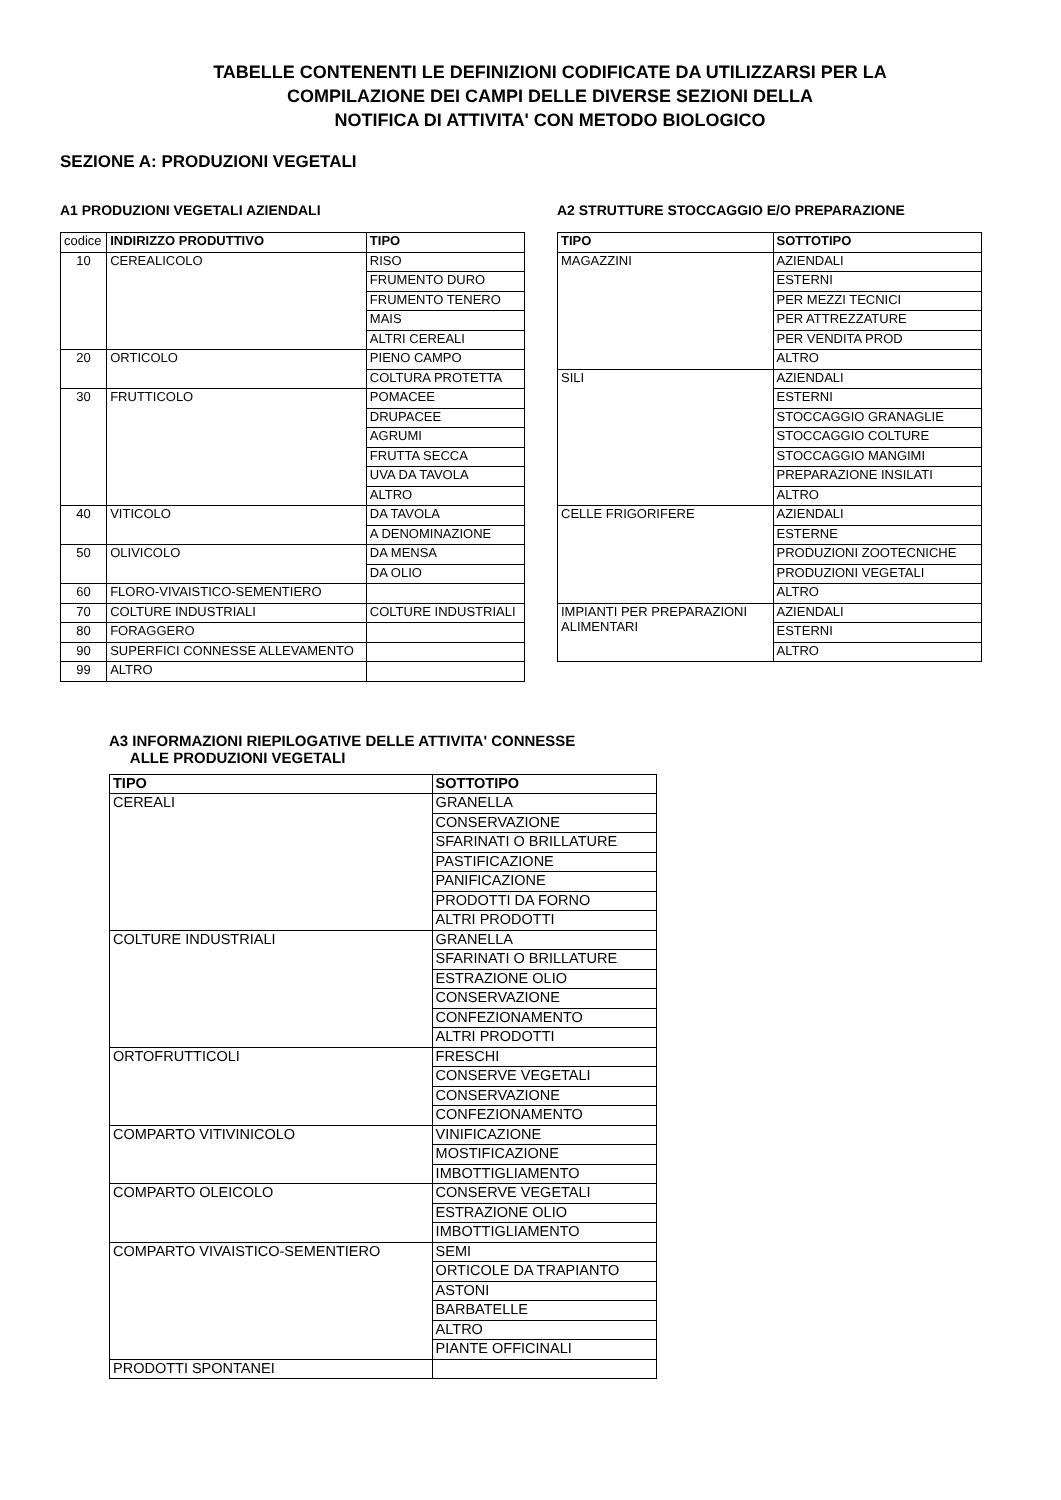TABELLE CONTENENTI LE DEFINIZIONI CODIFICATE DA UTILIZZARSI PER LA
COMPILAZIONE DEI CAMPI DELLE DIVERSE SEZIONI DELLA
NOTIFICA DI ATTIVITA' CON METODO BIOLOGICO
SEZIONE A: PRODUZIONI VEGETALI
A1 PRODUZIONI VEGETALI AZIENDALI
| codice | INDIRIZZO PRODUTTIVO | TIPO |
| 10 | CEREALICOLO | RISO |
| | | FRUMENTO DURO |
| | | FRUMENTO TENERO |
| | | MAIS |
| | | ALTRI CEREALI |
| 20 | ORTICOLO | PIENO CAMPO |
| | | COLTURA PROTETTA |
| 30 | FRUTTICOLO | POMACEE |
| | | DRUPACEE |
| | | AGRUMI |
| | | FRUTTA SECCA |
| | | UVA DA TAVOLA |
| | | ALTRO |
| 40 | VITICOLO | DA TAVOLA |
| | | A DENOMINAZIONE |
| 50 | OLIVICOLO | DA MENSA |
| | | DA OLIO |
| 60 | FLORO-VIVAISTICO-SEMENTIERO | |
| 70 | COLTURE INDUSTRIALI | COLTURE INDUSTRIALI |
| 80 | FORAGGERO | |
| 90 | SUPERFICI CONNESSE ALLEVAMENTO | |
| 99 | ALTRO | |
A2 STRUTTURE STOCCAGGIO E/O PREPARAZIONE
| TIPO | SOTTOTIPO |
| --- | --- |
| MAGAZZINI | AZIENDALI |
| | ESTERNI |
| | PER MEZZI TECNICI |
| | PER ATTREZZATURE |
| | PER VENDITA PROD |
| | ALTRO |
| SILI | AZIENDALI |
| | ESTERNI |
| | STOCCAGGIO GRANAGLIE |
| | STOCCAGGIO COLTURE |
| | STOCCAGGIO MANGIMI |
| | PREPARAZIONE INSILATI |
| | ALTRO |
| CELLE FRIGORIFERE | AZIENDALI |
| | ESTERNE |
| | PRODUZIONI ZOOTECNICHE |
| | PRODUZIONI VEGETALI |
| | ALTRO |
| IMPIANTI PER PREPARAZIONI ALIMENTARI | AZIENDALI |
| | ESTERNI |
| | ALTRO |
A3 INFORMAZIONI RIEPILOGATIVE DELLE ATTIVITA' CONNESSE
ALLE PRODUZIONI VEGETALI
| TIPO | SOTTOTIPO |
| --- | --- |
| CEREALI | GRANELLA |
| | CONSERVAZIONE |
| | SFARINATI O BRILLATURE |
| | PASTIFICAZIONE |
| | PANIFICAZIONE |
| | PRODOTTI DA FORNO |
| | ALTRI PRODOTTI |
| COLTURE INDUSTRIALI | GRANELLA |
| | SFARINATI O BRILLATURE |
| | ESTRAZIONE OLIO |
| | CONSERVAZIONE |
| | CONFEZIONAMENTO |
| | ALTRI PRODOTTI |
| ORTOFRUTTICOLI | FRESCHI |
| | CONSERVE VEGETALI |
| | CONSERVAZIONE |
| | CONFEZIONAMENTO |
| COMPARTO VITIVINICOLO | VINIFICAZIONE |
| | MOSTIFICAZIONE |
| | IMBOTTIGLIAMENTO |
| COMPARTO OLEICOLO | CONSERVE VEGETALI |
| | ESTRAZIONE OLIO |
| | IMBOTTIGLIAMENTO |
| COMPARTO VIVAISTICO-SEMENTIERO | SEMI |
| | ORTICOLE DA TRAPIANTO |
| | ASTONI |
| | BARBATELLE |
| | ALTRO |
| | PIANTE OFFICINALI |
| PRODOTTI SPONTANEI | |